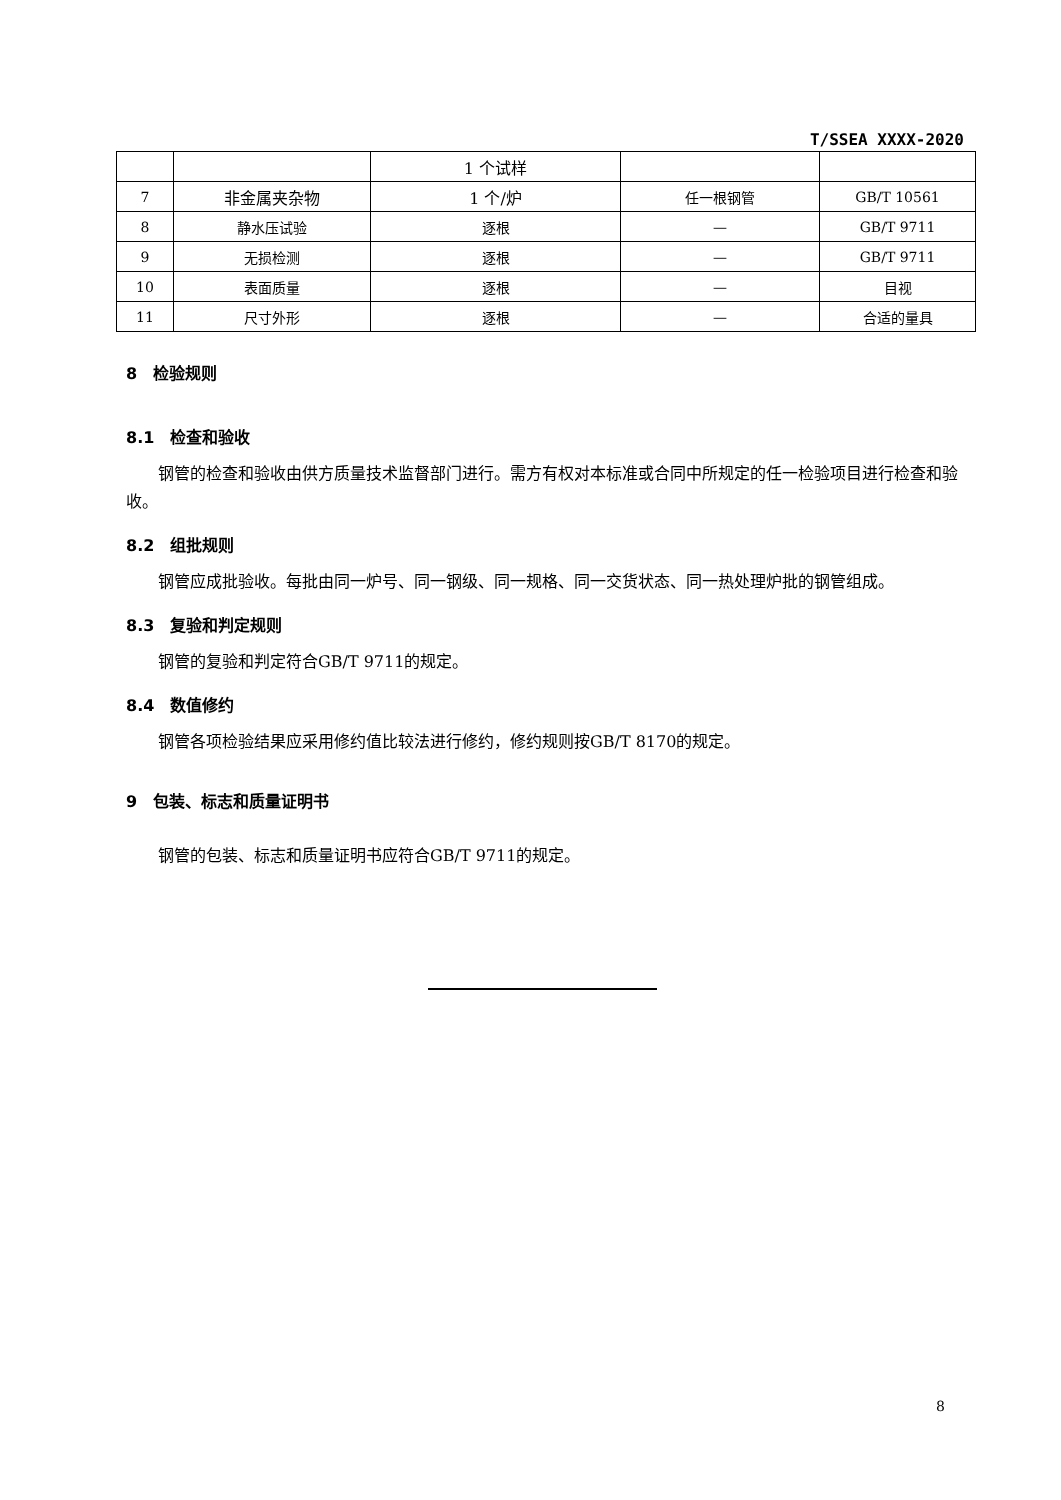T/SSEA XXXX-2020
| | | 1 个试样 | | |
| 7 | 非金属夹杂物 | 1 个/炉 | 任一根钢管 | GB/T 10561 |
| 8 | 静水压试验 | 逐根 | — | GB/T 9711 |
| 9 | 无损检测 | 逐根 | — | GB/T 9711 |
| 10 | 表面质量 | 逐根 | — | 目视 |
| 11 | 尺寸外形 | 逐根 | — | 合适的量具 |
8　检验规则
8.1　检查和验收
钢管的检查和验收由供方质量技术监督部门进行。需方有权对本标准或合同中所规定的任一检验项目进行检查和验收。
8.2　组批规则
钢管应成批验收。每批由同一炉号、同一钢级、同一规格、同一交货状态、同一热处理炉批的钢管组成。
8.3　复验和判定规则
钢管的复验和判定符合GB/T 9711的规定。
8.4　数值修约
钢管各项检验结果应采用修约值比较法进行修约，修约规则按GB/T 8170的规定。
9　包装、标志和质量证明书
钢管的包装、标志和质量证明书应符合GB/T 9711的规定。
8